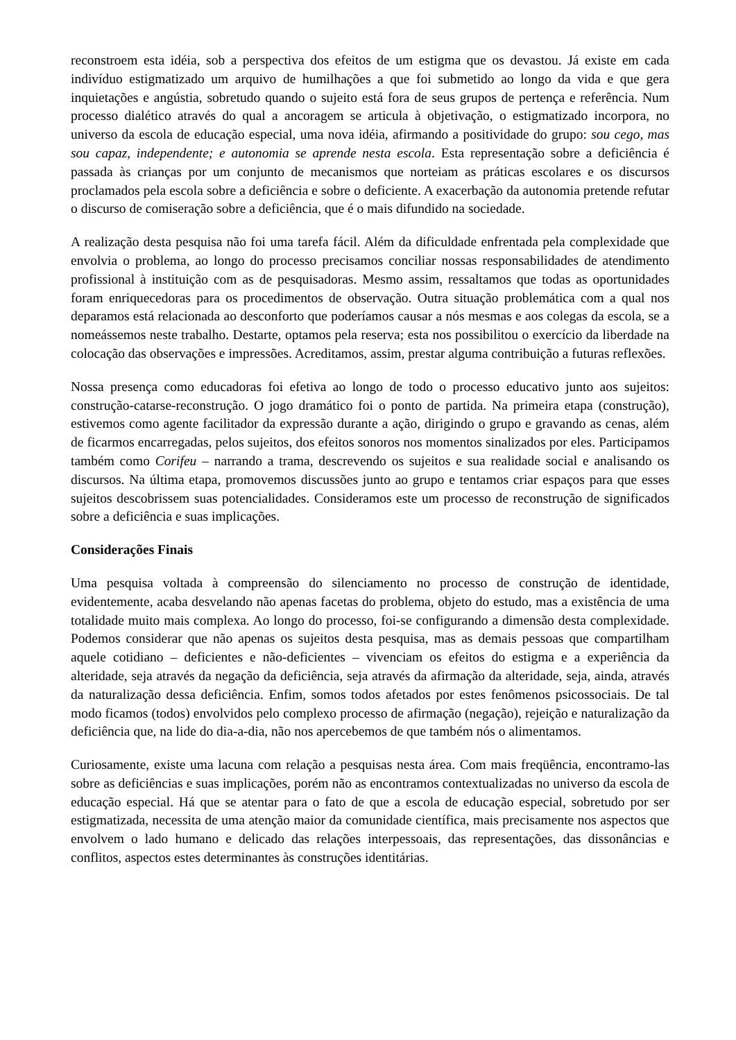reconstroem esta idéia, sob a perspectiva dos efeitos de um estigma que os devastou. Já existe em cada indivíduo estigmatizado um arquivo de humilhações a que foi submetido ao longo da vida e que gera inquietações e angústia, sobretudo quando o sujeito está fora de seus grupos de pertença e referência. Num processo dialético através do qual a ancoragem se articula à objetivação, o estigmatizado incorpora, no universo da escola de educação especial, uma nova idéia, afirmando a positividade do grupo: sou cego, mas sou capaz, independente; e autonomia se aprende nesta escola. Esta representação sobre a deficiência é passada às crianças por um conjunto de mecanismos que norteiam as práticas escolares e os discursos proclamados pela escola sobre a deficiência e sobre o deficiente. A exacerbação da autonomia pretende refutar o discurso de comiseração sobre a deficiência, que é o mais difundido na sociedade.
A realização desta pesquisa não foi uma tarefa fácil. Além da dificuldade enfrentada pela complexidade que envolvia o problema, ao longo do processo precisamos conciliar nossas responsabilidades de atendimento profissional à instituição com as de pesquisadoras. Mesmo assim, ressaltamos que todas as oportunidades foram enriquecedoras para os procedimentos de observação. Outra situação problemática com a qual nos deparamos está relacionada ao desconforto que poderíamos causar a nós mesmas e aos colegas da escola, se a nomeássemos neste trabalho. Destarte, optamos pela reserva; esta nos possibilitou o exercício da liberdade na colocação das observações e impressões. Acreditamos, assim, prestar alguma contribuição a futuras reflexões.
Nossa presença como educadoras foi efetiva ao longo de todo o processo educativo junto aos sujeitos: construção-catarse-reconstrução. O jogo dramático foi o ponto de partida. Na primeira etapa (construção), estivemos como agente facilitador da expressão durante a ação, dirigindo o grupo e gravando as cenas, além de ficarmos encarregadas, pelos sujeitos, dos efeitos sonoros nos momentos sinalizados por eles. Participamos também como Corifeu – narrando a trama, descrevendo os sujeitos e sua realidade social e analisando os discursos. Na última etapa, promovemos discussões junto ao grupo e tentamos criar espaços para que esses sujeitos descobrissem suas potencialidades. Consideramos este um processo de reconstrução de significados sobre a deficiência e suas implicações.
Considerações Finais
Uma pesquisa voltada à compreensão do silenciamento no processo de construção de identidade, evidentemente, acaba desvelando não apenas facetas do problema, objeto do estudo, mas a existência de uma totalidade muito mais complexa. Ao longo do processo, foi-se configurando a dimensão desta complexidade. Podemos considerar que não apenas os sujeitos desta pesquisa, mas as demais pessoas que compartilham aquele cotidiano – deficientes e não-deficientes – vivenciam os efeitos do estigma e a experiência da alteridade, seja através da negação da deficiência, seja através da afirmação da alteridade, seja, ainda, através da naturalização dessa deficiência. Enfim, somos todos afetados por estes fenômenos psicossociais. De tal modo ficamos (todos) envolvidos pelo complexo processo de afirmação (negação), rejeição e naturalização da deficiência que, na lide do dia-a-dia, não nos apercebemos de que também nós o alimentamos.
Curiosamente, existe uma lacuna com relação a pesquisas nesta área. Com mais freqüência, encontramo-las sobre as deficiências e suas implicações, porém não as encontramos contextualizadas no universo da escola de educação especial. Há que se atentar para o fato de que a escola de educação especial, sobretudo por ser estigmatizada, necessita de uma atenção maior da comunidade científica, mais precisamente nos aspectos que envolvem o lado humano e delicado das relações interpessoais, das representações, das dissonâncias e conflitos, aspectos estes determinantes às construções identitárias.